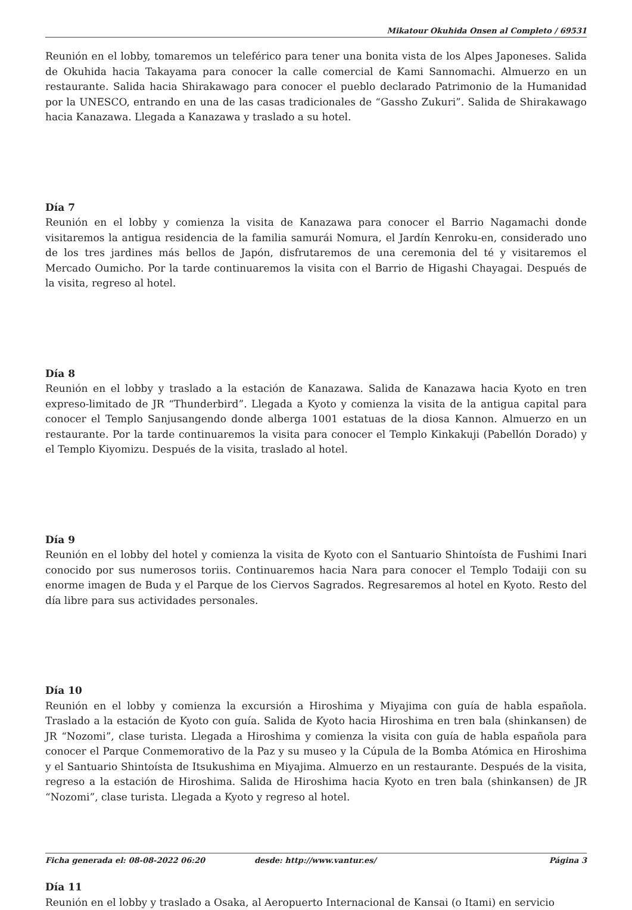Mikatour Okuhida Onsen al Completo / 69531
Reunión en el lobby, tomaremos un teleférico para tener una bonita vista de los Alpes Japoneses. Salida de Okuhida hacia Takayama para conocer la calle comercial de Kami Sannomachi. Almuerzo en un restaurante. Salida hacia Shirakawago para conocer el pueblo declarado Patrimonio de la Humanidad por la UNESCO, entrando en una de las casas tradicionales de “Gassho Zukuri”. Salida de Shirakawago hacia Kanazawa. Llegada a Kanazawa y traslado a su hotel.
Día 7
Reunión en el lobby y comienza la visita de Kanazawa para conocer el Barrio Nagamachi donde visitaremos la antigua residencia de la familia samurái Nomura, el Jardín Kenroku-en, considerado uno de los tres jardines más bellos de Japón, disfrutaremos de una ceremonia del té y visitaremos el Mercado Oumicho. Por la tarde continuaremos la visita con el Barrio de Higashi Chayagai. Después de la visita, regreso al hotel.
Día 8
Reunión en el lobby y traslado a la estación de Kanazawa. Salida de Kanazawa hacia Kyoto en tren expreso-limitado de JR “Thunderbird”. Llegada a Kyoto y comienza la visita de la antigua capital para conocer el Templo Sanjusangendo donde alberga 1001 estatuas de la diosa Kannon. Almuerzo en un restaurante. Por la tarde continuaremos la visita para conocer el Templo Kinkakuji (Pabellón Dorado) y el Templo Kiyomizu. Después de la visita, traslado al hotel.
Día 9
Reunión en el lobby del hotel y comienza la visita de Kyoto con el Santuario Shintoísta de Fushimi Inari conocido por sus numerosos toriis. Continuaremos hacia Nara para conocer el Templo Todaiji con su enorme imagen de Buda y el Parque de los Ciervos Sagrados. Regresaremos al hotel en Kyoto. Resto del día libre para sus actividades personales.
Día 10
Reunión en el lobby y comienza la excursión a Hiroshima y Miyajima con guía de habla española. Traslado a la estación de Kyoto con guía. Salida de Kyoto hacia Hiroshima en tren bala (shinkansen) de JR “Nozomi”, clase turista. Llegada a Hiroshima y comienza la visita con guía de habla española para conocer el Parque Conmemorativo de la Paz y su museo y la Cúpula de la Bomba Atómica en Hiroshima y el Santuario Shintoísta de Itsukushima en Miyajima. Almuerzo en un restaurante. Después de la visita, regreso a la estación de Hiroshima. Salida de Hiroshima hacia Kyoto en tren bala (shinkansen) de JR “Nozomi”, clase turista. Llegada a Kyoto y regreso al hotel.
Día 11
Reunión en el lobby y traslado a Osaka, al Aeropuerto Internacional de Kansai (o Itami) en servicio
Ficha generada el: 08-08-2022 06:20 desde: http://www.vantur.es/ Página 3